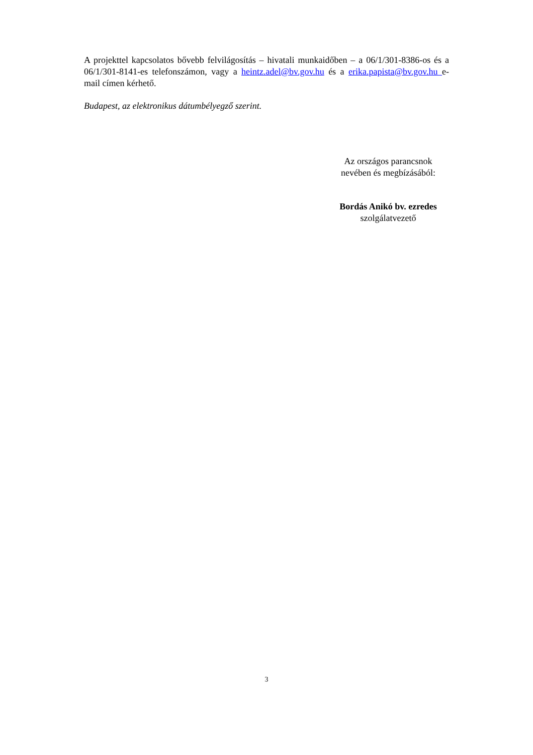A projekttel kapcsolatos bővebb felvilágosítás – hivatali munkaidőben – a 06/1/301-8386-os és a 06/1/301-8141-es telefonszámon, vagy a heintz.adel@bv.gov.hu és a erika.papista@bv.gov.hu e-mail címen kérhető.
Budapest, az elektronikus dátumbélyegző szerint.
Az országos parancsnok
nevében és megbízásából:
Bordás Anikó bv. ezredes
szolgálatvezető
3